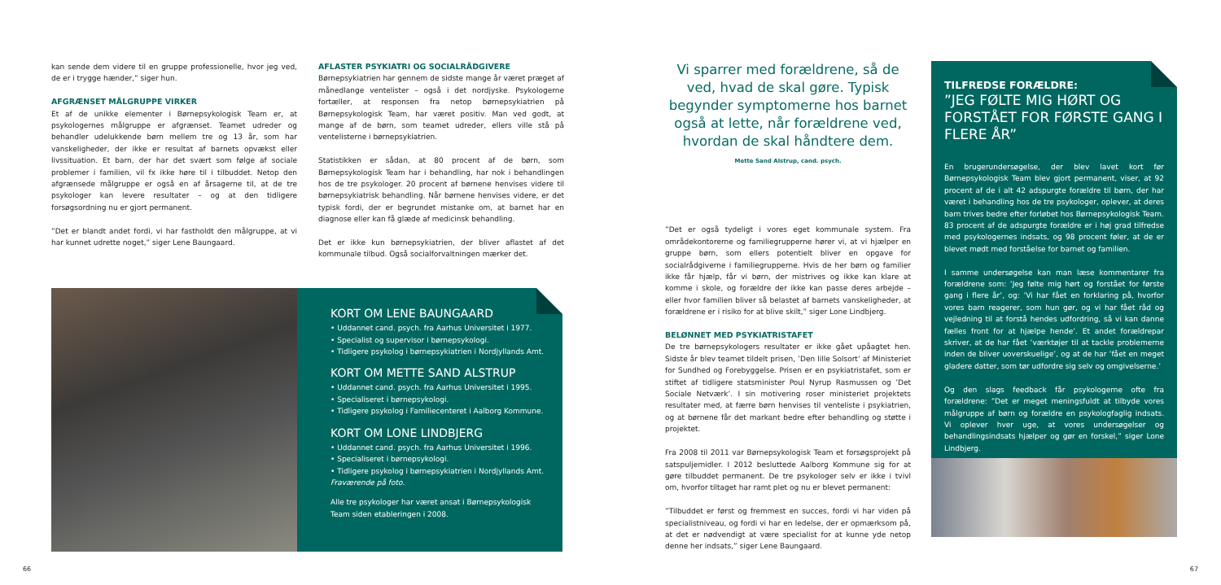kan sende dem videre til en gruppe professionelle, hvor jeg ved, de er i trygge hænder,” siger hun.
AFGRÆNSET MÅLGRUPPE VIRKER
Et af de unikke elementer i Børnepsykologisk Team er, at psykologernes målgruppe er afgrænset. Teamet udreder og behandler udelukkende børn mellem tre og 13 år, som har vanskeligheder, der ikke er resultat af barnets opvækst eller livssituation. Et barn, der har det svært som følge af sociale problemer i familien, vil fx ikke høre til i tilbuddet. Netop den afgrænsede målgruppe er også en af årsagerne til, at de tre psykologer kan levere resultater – og at den tidligere forsøgsordning nu er gjort permanent.
”Det er blandt andet fordi, vi har fastholdt den målgruppe, at vi har kunnet udrette noget,” siger Lene Baungaard.
AFLASTER PSYKIATRI OG SOCIALRÅDGIVERE
Børnepsykiatrien har gennem de sidste mange år været præget af månedlange ventelister – også i det nordjyske. Psykologerne fortæller, at responsen fra netop børnepsykiatrien på Børnepsykologisk Team, har været positiv. Man ved godt, at mange af de børn, som teamet udreder, ellers ville stå på ventelisterne i børnepsykiatrien.
Statistikken er sådan, at 80 procent af de børn, som Børnepsykologisk Team har i behandling, har nok i behandlingen hos de tre psykologer. 20 procent af børnene henvises videre til børnepsykiatrisk behandling. Når børnene henvises videre, er det typisk fordi, der er begrundet mistanke om, at barnet har en diagnose eller kan få glæde af medicinsk behandling.
Det er ikke kun børnepsykiatrien, der bliver aflastet af det kommunale tilbud. Også socialforvaltningen mærker det.
KORT OM LENE BAUNGAARD
• Uddannet cand. psych. fra Aarhus Universitet i 1977.
• Specialist og supervisor i børnepsykologi.
• Tidligere psykolog i børnepsykiatrien i Nordjyllands Amt.
KORT OM METTE SAND ALSTRUP
• Uddannet cand. psych. fra Aarhus Universitet i 1995.
• Specialiseret i børnepsykologi.
• Tidligere psykolog i Familiecenteret i Aalborg Kommune.
KORT OM LONE LINDBJERG
• Uddannet cand. psych. fra Aarhus Universitet i 1996.
• Specialiseret i børnepsykologi.
• Tidligere psykolog i børnepsykiatrien i Nordjyllands Amt.
Fraværende på foto.
Alle tre psykologer har været ansat i Børnepsykologisk Team siden etableringen i 2008.
66
Vi sparrer med forældrene, så de ved, hvad de skal gøre. Typisk begynder symptomerne hos barnet også at lette, når forældrene ved, hvordan de skal håndtere dem.
Mette Sand Alstrup, cand. psych.
”Det er også tydeligt i vores eget kommunale system. Fra områdekontorerne og familiegrupperne hører vi, at vi hjælper en gruppe børn, som ellers potentielt bliver en opgave for socialrådgiverne i familiegrupperne. Hvis de her børn og familier ikke får hjælp, får vi børn, der mistrives og ikke kan klare at komme i skole, og forældre der ikke kan passe deres arbejde – eller hvor familien bliver så belastet af barnets vanskeligheder, at forældrene er i risiko for at blive skilt,” siger Lone Lindbjerg.
BELØNNET MED PSYKIATRISTAFET
De tre børnepsykologers resultater er ikke gået upåagtet hen. Sidste år blev teamet tildelt prisen, ’Den lille Solsort’ af Ministeriet for Sundhed og Forebyggelse. Prisen er en psykiatristafet, som er stiftet af tidligere statsminister Poul Nyrup Rasmussen og ’Det Sociale Netværk’. I sin motivering roser ministeriet projektets resultater med, at færre børn henvises til venteliste i psykiatrien, og at børnene får det markant bedre efter behandling og støtte i projektet.
Fra 2008 til 2011 var Børnepsykologisk Team et forsøgsprojekt på satspuljemidler. I 2012 besluttede Aalborg Kommune sig for at gøre tilbuddet permanent. De tre psykologer selv er ikke i tvivl om, hvorfor tiltaget har ramt plet og nu er blevet permanent:
”Tilbuddet er først og fremmest en succes, fordi vi har viden på specialistniveau, og fordi vi har en ledelse, der er opmærksom på, at det er nødvendigt at være specialist for at kunne yde netop denne her indsats,” siger Lene Baungaard.
TILFREDSE FORÆLDRE:
”JEG FØLTE MIG HØRT OG FORSTÅET FOR FØRSTE GANG I FLERE ÅR”
En brugerundersøgelse, der blev lavet kort før Børnepsykologisk Team blev gjort permanent, viser, at 92 procent af de i alt 42 adspurgte forældre til børn, der har været i behandling hos de tre psykologer, oplever, at deres barn trives bedre efter forløbet hos Børnepsykologisk Team. 83 procent af de adspurgte forældre er i høj grad tilfredse med psykologernes indsats, og 98 procent føler, at de er blevet mødt med forståelse for barnet og familien.
I samme undersøgelse kan man læse kommentarer fra forældrene som: ’Jeg følte mig hørt og forstået for første gang i flere år’, og: ’Vi har fået en forklaring på, hvorfor vores barn reagerer, som hun gør, og vi har fået råd og vejledning til at forstå hendes udfordring, så vi kan danne fælles front for at hjælpe hende’. Et andet forældrepar skriver, at de har fået ’værktøjer til at tackle problemerne inden de bliver uoverskuelige’, og at de har ’fået en meget gladere datter, som tør udfordre sig selv og omgivelserne.’
Og den slags feedback får psykologerne ofte fra forældrene: ”Det er meget meningsfuldt at tilbyde vores målgruppe af børn og forældre en psykologfaglig indsats. Vi oplever hver uge, at vores undersøgelser og behandlingsindsats hjælper og gør en forskel,” siger Lone Lindbjerg.
67